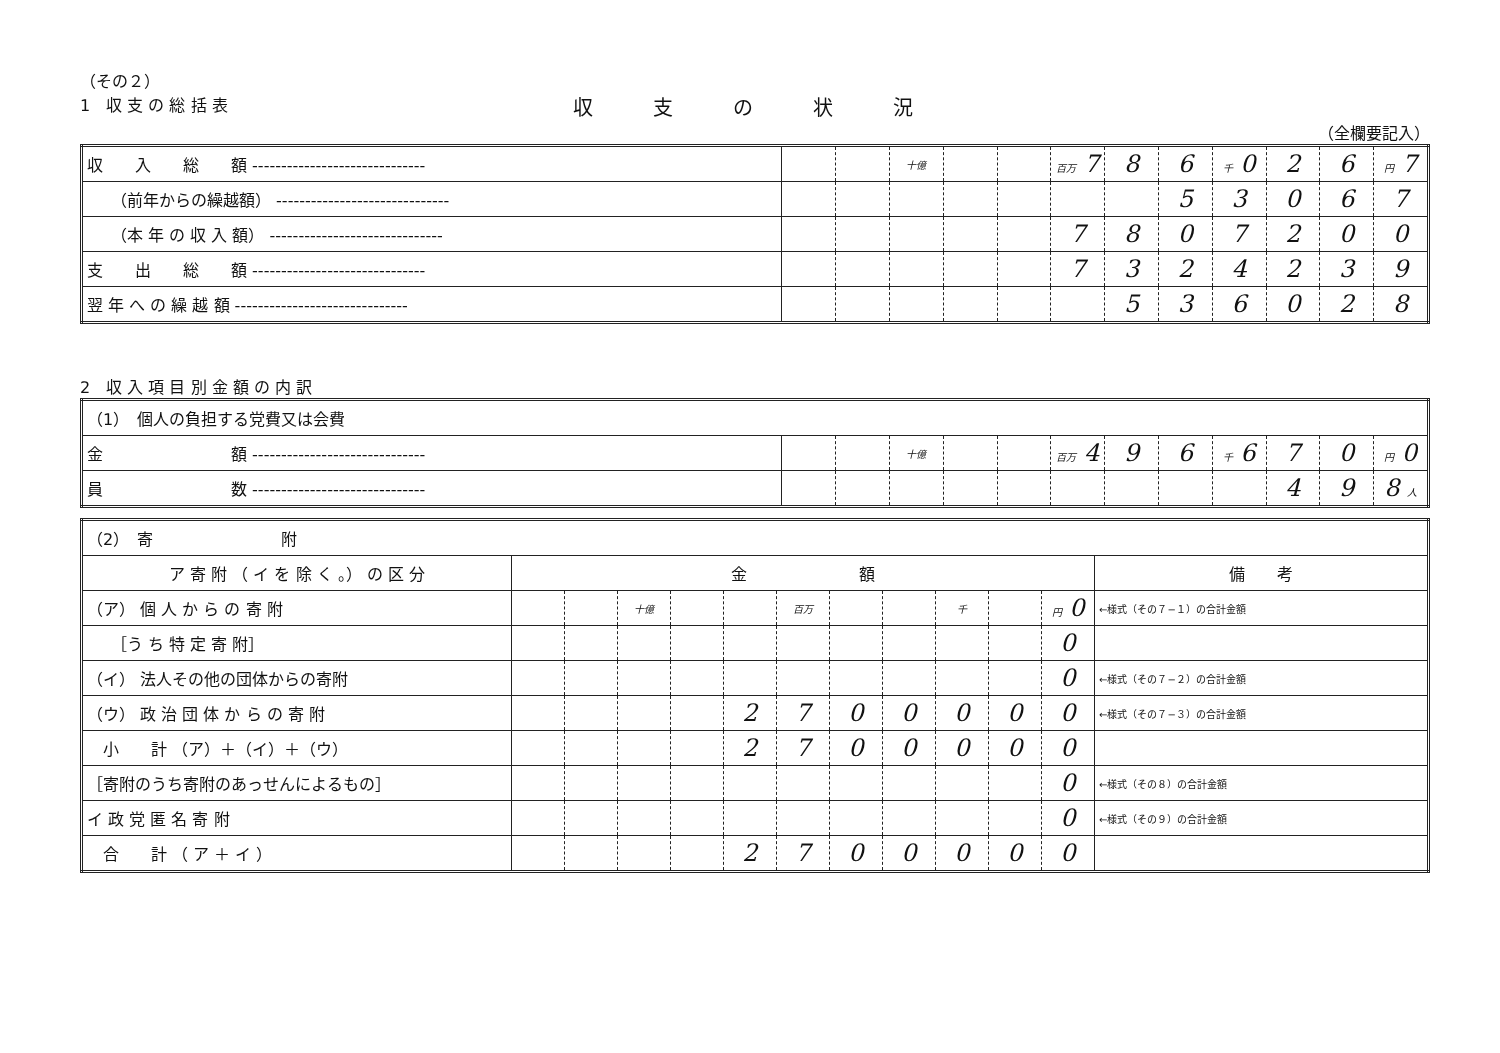（その２）
1　収 支 の 総 括 表
収支の状況
（全欄要記入）
| 収 入 総 額 ------------------------------ | | | 十億 | | | 百万 7 | 8 | 6 | 千 0 | 2 | 6 | 円 7 |
| （前年からの繰越額） ------------------------------ | | | | | | | | 5 | 3 | 0 | 6 | 7 |
| （本 年 の 収 入 額） ------------------------------ | | | | | | 7 | 8 | 0 | 7 | 2 | 0 | 0 |
| 支 出 総 額 ------------------------------ | | | | | | 7 | 3 | 2 | 4 | 2 | 3 | 9 |
| 翌 年 へ の 繰 越 額 ------------------------------ | | | | | | | 5 | 3 | 6 | 0 | 2 | 8 |
2　収 入 項 目 別 金 額 の 内 訳
| （1） 個人の負担する党費又は会費 | | | | | | | | | | | | |
| 金 額 ------------------------------ | | | 十億 | | | 百万 4 | 9 | 6 | 千 6 | 7 | 0 | 円 0 |
| 員 数 ------------------------------ | | | | | | | | | | 4 | 9 | 8 人 |
| （2） 寄 附 | | | | | | | | | | | | |
| ア 寄 附 （ イ を 除 く 。） の 区 分 | 金 額 | | | | | | | | | | | 備 考 |
| （ア） 個 人 か ら の 寄 附 | | | 十億 | | | 百万 | | | 千 | | 円 0 | ←様式（その７−１）の合計金額 |
| ［う ち 特 定 寄 附］ | | | | | | | | | | | 0 | |
| （イ） 法人その他の団体からの寄附 | | | | | | | | | | | 0 | ←様式（その７−２）の合計金額 |
| （ウ） 政 治 団 体 か ら の 寄 附 | | | | | 2 | 7 | 0 | 0 | 0 | 0 | 0 | ←様式（その７−３）の合計金額 |
| 小 計 （ア）＋（イ）＋（ウ） | | | | | 2 | 7 | 0 | 0 | 0 | 0 | 0 | |
| ［寄附のうち寄附のあっせんによるもの］ | | | | | | | | | | | 0 | ←様式（その８）の合計金額 |
| イ 政 党 匿 名 寄 附 | | | | | | | | | | | 0 | ←様式（その９）の合計金額 |
| 合 計 （ ア ＋ イ ） | | | | | 2 | 7 | 0 | 0 | 0 | 0 | 0 | |